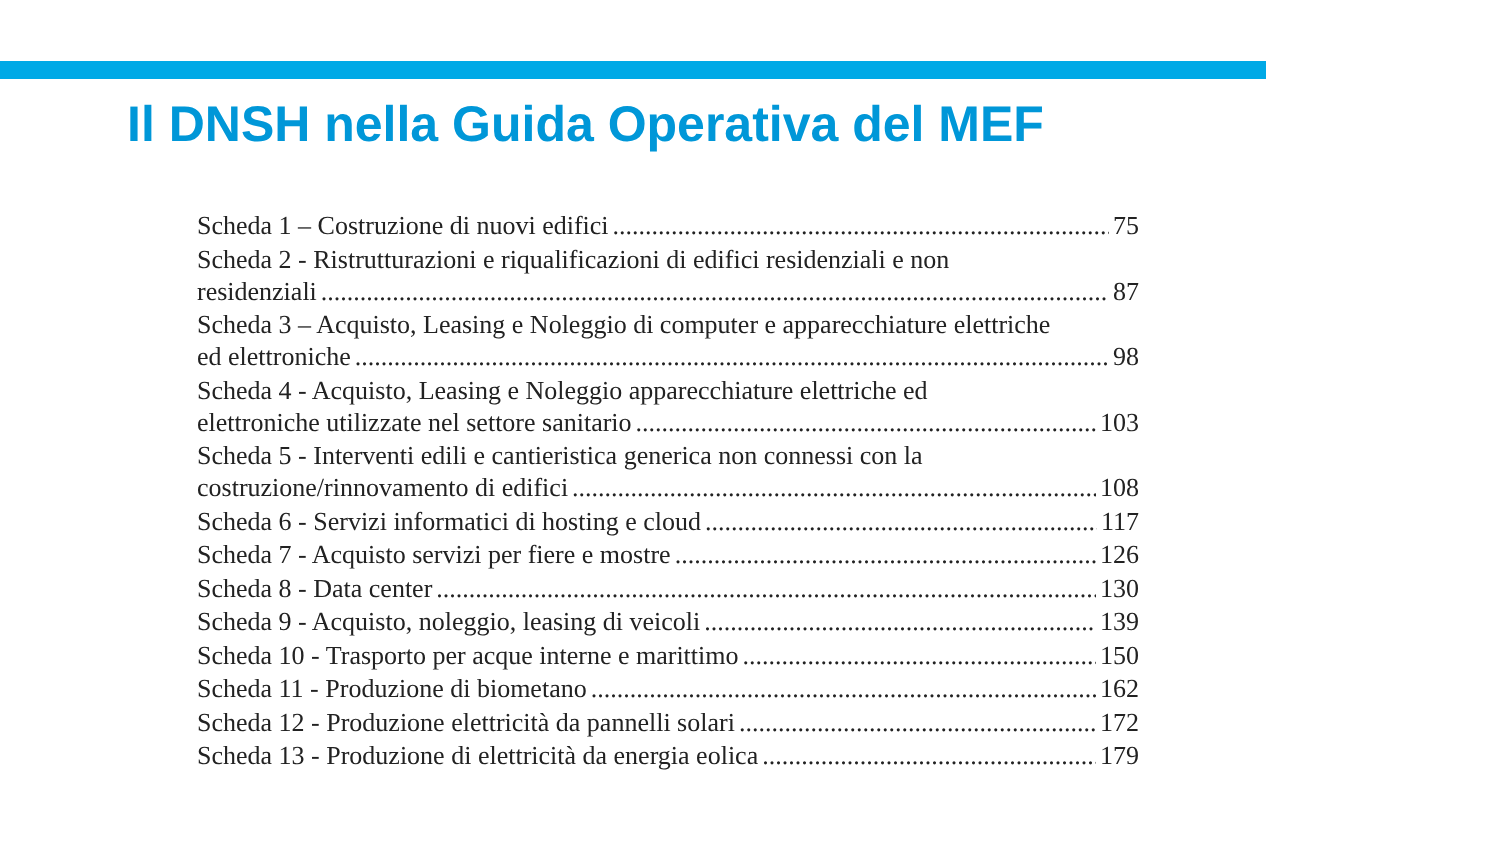Il DNSH nella Guida Operativa del MEF
Scheda 1 – Costruzione di nuovi edifici 75
Scheda 2 - Ristrutturazioni e riqualificazioni di edifici residenziali e non
residenziali 87
Scheda 3 – Acquisto, Leasing e Noleggio di computer e apparecchiature elettriche
ed elettroniche 98
Scheda 4 - Acquisto, Leasing e Noleggio apparecchiature elettriche ed
elettroniche utilizzate nel settore sanitario 103
Scheda 5 - Interventi edili e cantieristica generica non connessi con la
costruzione/rinnovamento di edifici 108
Scheda 6 - Servizi informatici di hosting e cloud 117
Scheda 7 - Acquisto servizi per fiere e mostre 126
Scheda 8 - Data center 130
Scheda 9 - Acquisto, noleggio, leasing di veicoli 139
Scheda 10 - Trasporto per acque interne e marittimo 150
Scheda 11 - Produzione di biometano 162
Scheda 12 - Produzione elettricità da pannelli solari 172
Scheda 13 - Produzione di elettricità da energia eolica 179